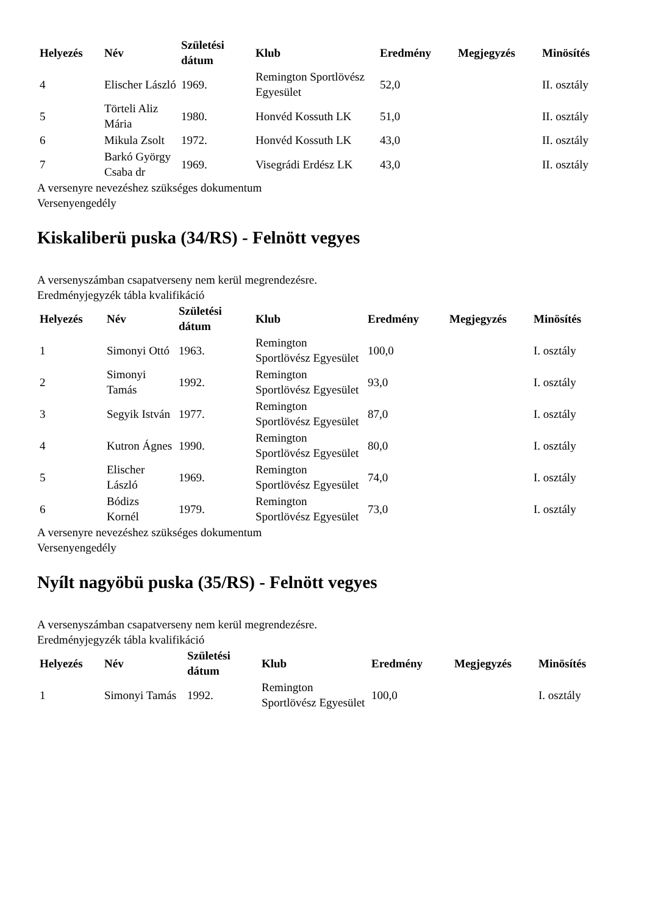| Helyezés | Név | Születési dátum | Klub | Eredmény | Megjegyzés | Minösítés |
| --- | --- | --- | --- | --- | --- | --- |
| 4 | Elischer László | 1969. | Remington Sportlövész Egyesület | 52,0 | | II. osztály |
| 5 | Törteli Aliz Mária | 1980. | Honvéd Kossuth LK | 51,0 | | II. osztály |
| 6 | Mikula Zsolt | 1972. | Honvéd Kossuth LK | 43,0 | | II. osztály |
| 7 | Barkó György Csaba dr | 1969. | Visegrádi Erdész LK | 43,0 | | II. osztály |
A versenyre nevezéshez szükséges dokumentum
Versenyengedély
Kiskaliberü puska (34/RS) - Felnött vegyes
A versenyszámban csapatverseny nem kerül megrendezésre.
Eredményjegyzék tábla kvalifikáció
| Helyezés | Név | Születési dátum | Klub | Eredmény | Megjegyzés | Minösítés |
| --- | --- | --- | --- | --- | --- | --- |
| 1 | Simonyi Ottó | 1963. | Remington Sportlövész Egyesület | 100,0 | | I. osztály |
| 2 | Simonyi Tamás | 1992. | Remington Sportlövész Egyesület | 93,0 | | I. osztály |
| 3 | Segyik István | 1977. | Remington Sportlövész Egyesület | 87,0 | | I. osztály |
| 4 | Kutron Ágnes | 1990. | Remington Sportlövész Egyesület | 80,0 | | I. osztály |
| 5 | Elischer László | 1969. | Remington Sportlövész Egyesület | 74,0 | | I. osztály |
| 6 | Bódizs Kornél | 1979. | Remington Sportlövész Egyesület | 73,0 | | I. osztály |
A versenyre nevezéshez szükséges dokumentum
Versenyengedély
Nyílt nagyöbü puska (35/RS) - Felnött vegyes
A versenyszámban csapatverseny nem kerül megrendezésre.
Eredményjegyzék tábla kvalifikáció
| Helyezés | Név | Születési dátum | Klub | Eredmény | Megjegyzés | Minösítés |
| --- | --- | --- | --- | --- | --- | --- |
| 1 | Simonyi Tamás | 1992. | Remington Sportlövész Egyesület | 100,0 | | I. osztály |